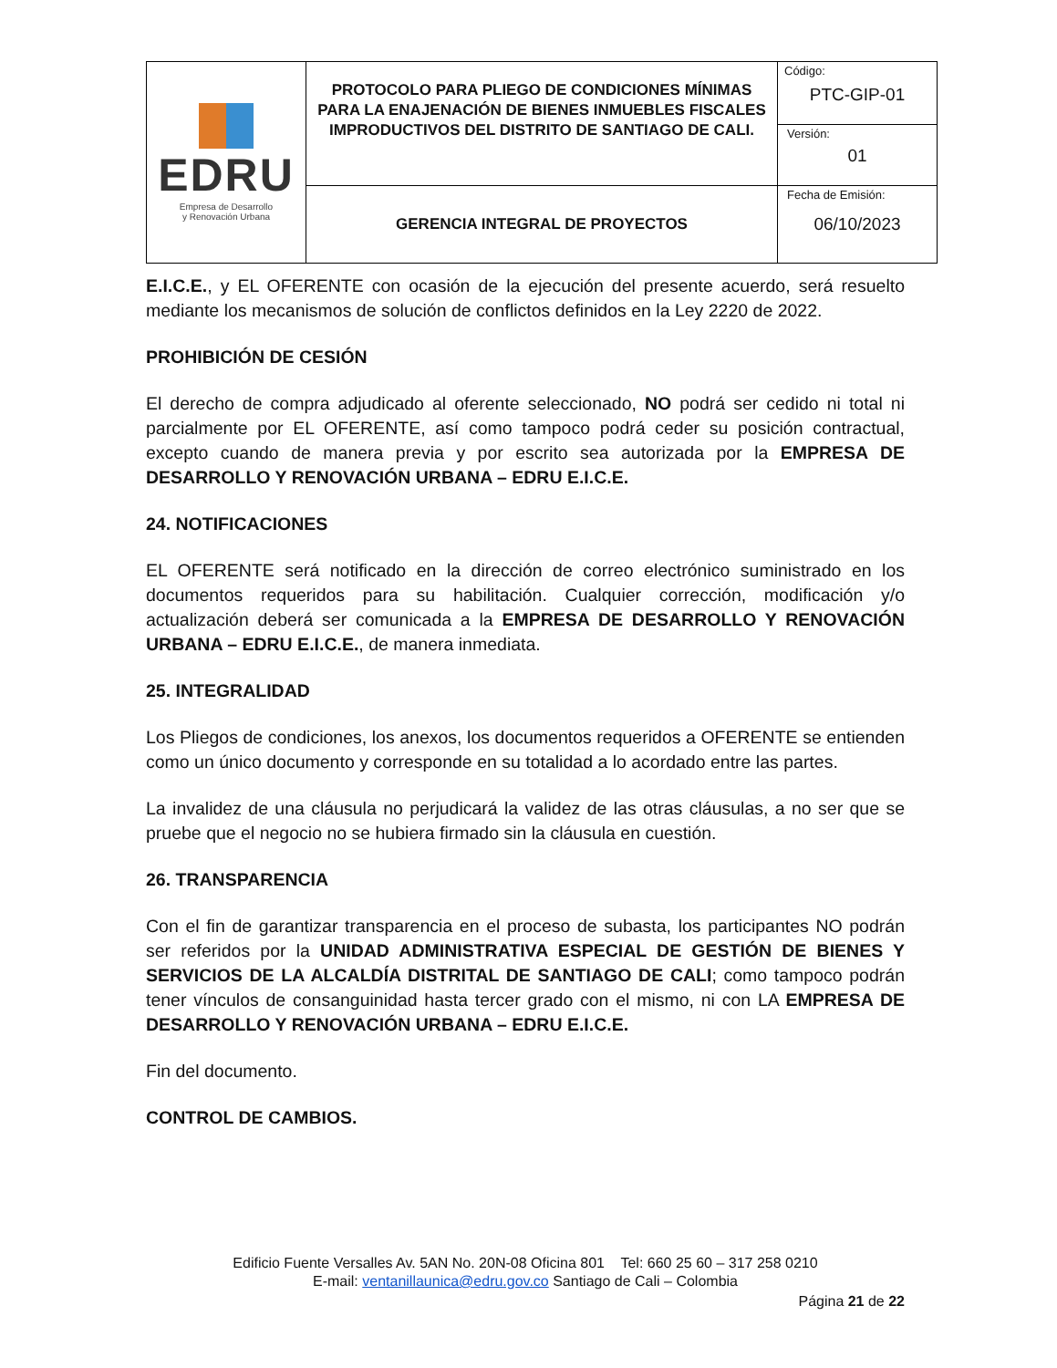| EDRU Empresa de Desarrollo y Renovación Urbana | PROTOCOLO PARA PLIEGO DE CONDICIONES MÍNIMAS PARA LA ENAJENACIÓN DE BIENES INMUEBLES FISCALES IMPRODUCTIVOS DEL DISTRITO DE SANTIAGO DE CALI. | Código: PTC-GIP-01 |
| | | Versión: 01 |
| | GERENCIA INTEGRAL DE PROYECTOS | Fecha de Emisión: 06/10/2023 |
E.I.C.E., y EL OFERENTE con ocasión de la ejecución del presente acuerdo, será resuelto mediante los mecanismos de solución de conflictos definidos en la Ley 2220 de 2022.
PROHIBICIÓN DE CESIÓN
El derecho de compra adjudicado al oferente seleccionado, NO podrá ser cedido ni total ni parcialmente por EL OFERENTE, así como tampoco podrá ceder su posición contractual, excepto cuando de manera previa y por escrito sea autorizada por la EMPRESA DE DESARROLLO Y RENOVACIÓN URBANA – EDRU E.I.C.E.
24. NOTIFICACIONES
EL OFERENTE será notificado en la dirección de correo electrónico suministrado en los documentos requeridos para su habilitación. Cualquier corrección, modificación y/o actualización deberá ser comunicada a la EMPRESA DE DESARROLLO Y RENOVACIÓN URBANA – EDRU E.I.C.E., de manera inmediata.
25. INTEGRALIDAD
Los Pliegos de condiciones, los anexos, los documentos requeridos a OFERENTE se entienden como un único documento y corresponde en su totalidad a lo acordado entre las partes.
La invalidez de una cláusula no perjudicará la validez de las otras cláusulas, a no ser que se pruebe que el negocio no se hubiera firmado sin la cláusula en cuestión.
26. TRANSPARENCIA
Con el fin de garantizar transparencia en el proceso de subasta, los participantes NO podrán ser referidos por la UNIDAD ADMINISTRATIVA ESPECIAL DE GESTIÓN DE BIENES Y SERVICIOS DE LA ALCALDÍA DISTRITAL DE SANTIAGO DE CALI; como tampoco podrán tener vínculos de consanguinidad hasta tercer grado con el mismo, ni con LA EMPRESA DE DESARROLLO Y RENOVACIÓN URBANA – EDRU E.I.C.E.
Fin del documento.
CONTROL DE CAMBIOS.
Edificio Fuente Versalles Av. 5AN No. 20N-08 Oficina 801 Tel: 660 25 60 – 317 258 0210
E-mail: ventanillaunica@edru.gov.co Santiago de Cali – Colombia
Página 21 de 22